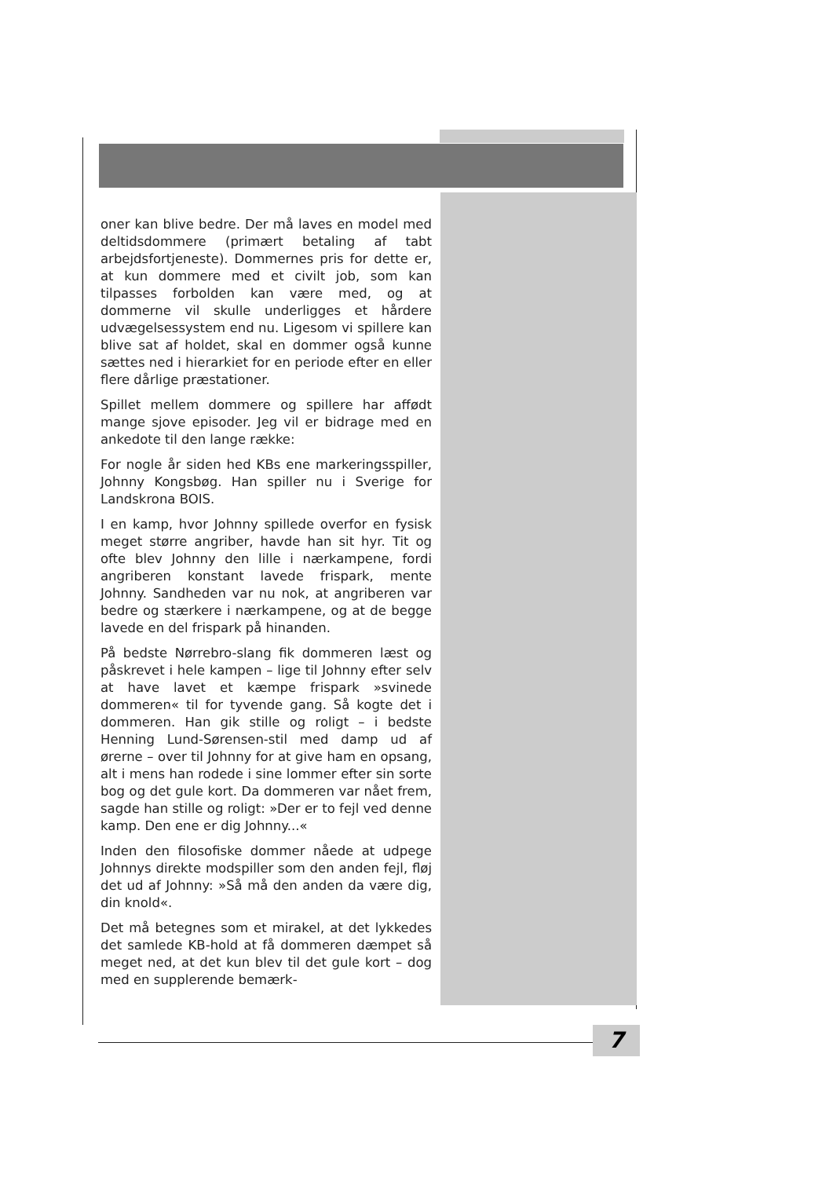oner kan blive bedre. Der må laves en model med deltidsdommere (primært betaling af tabt arbejdsfortjeneste). Dommernes pris for dette er, at kun dommere med et civilt job, som kan tilpasses forbolden kan være med, og at dommerne vil skulle underligges et hårdere udvægelsessystem end nu. Ligesom vi spillere kan blive sat af holdet, skal en dommer også kunne sættes ned i hierarkiet for en periode efter en eller flere dårlige præstationer.
Spillet mellem dommere og spillere har affødt mange sjove episoder. Jeg vil er bidrage med en ankedote til den lange række:
For nogle år siden hed KBs ene markeringsspiller, Johnny Kongsbøg. Han spiller nu i Sverige for Landskrona BOIS.
I en kamp, hvor Johnny spillede overfor en fysisk meget større angriber, havde han sit hyr. Tit og ofte blev Johnny den lille i nærkampene, fordi angriberen konstant lavede frispark, mente Johnny. Sandheden var nu nok, at angriberen var bedre og stærkere i nærkampene, og at de begge lavede en del frispark på hinanden.
På bedste Nørrebro-slang fik dommeren læst og påskrevet i hele kampen – lige til Johnny efter selv at have lavet et kæmpe frispark »svinede dommeren« til for tyvende gang. Så kogte det i dommeren. Han gik stille og roligt – i bedste Henning Lund-Sørensen-stil med damp ud af ørerne – over til Johnny for at give ham en opsang, alt i mens han rodede i sine lommer efter sin sorte bog og det gule kort. Da dommeren var nået frem, sagde han stille og roligt: »Der er to fejl ved denne kamp. Den ene er dig Johnny...«
Inden den filosofiske dommer nåede at udpege Johnnys direkte modspiller som den anden fejl, fløj det ud af Johnny: »Så må den anden da være dig, din knold«.
Det må betegnes som et mirakel, at det lykkedes det samlede KB-hold at få dommeren dæmpet så meget ned, at det kun blev til det gule kort – dog med en supplerende bemærk-
7